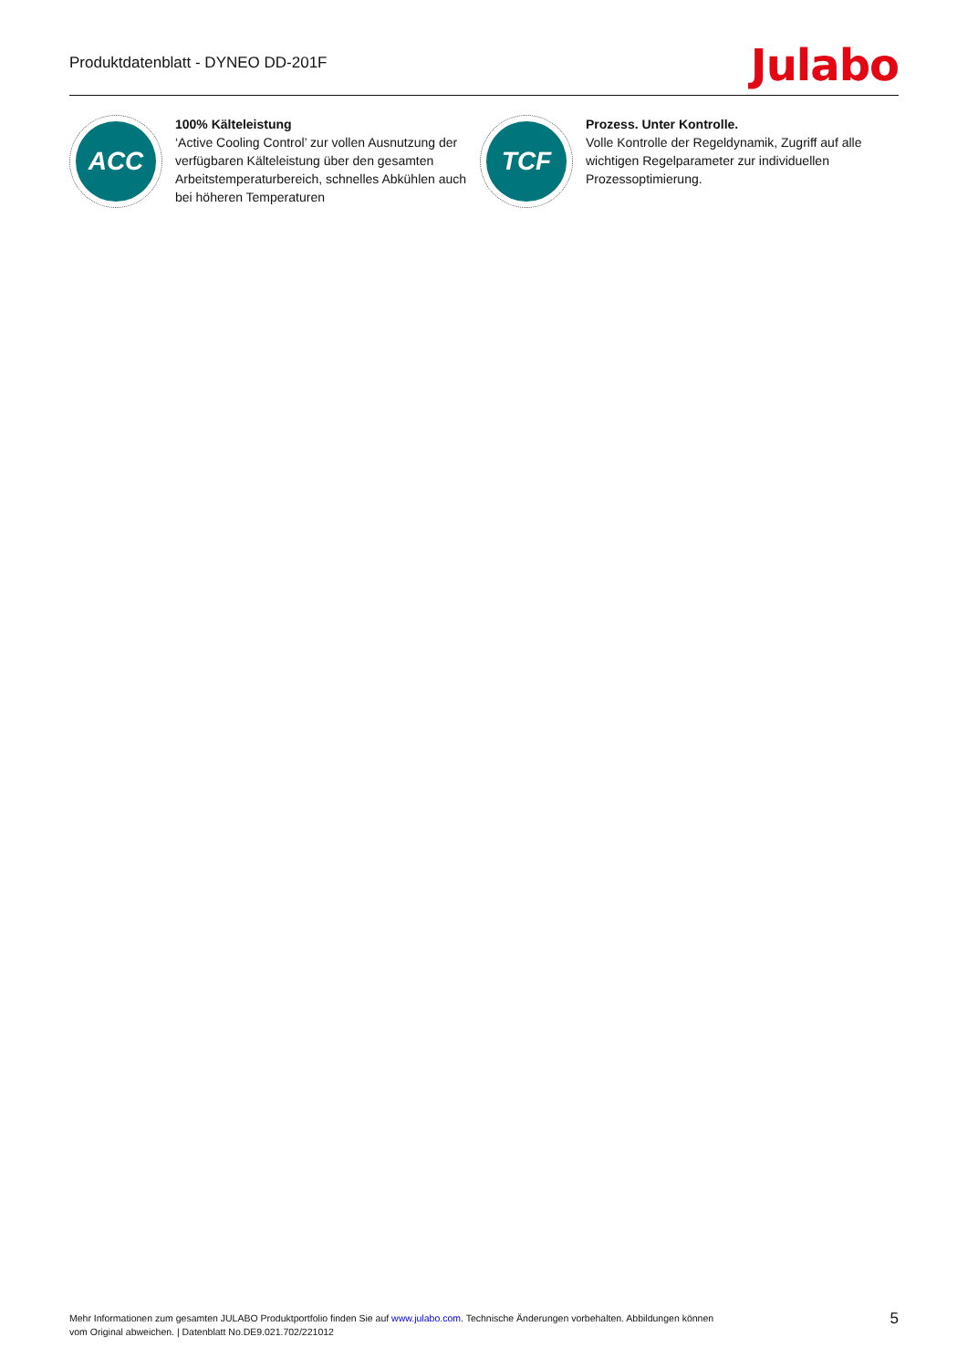Produktdatenblatt - DYNEO DD-201F
Julabo
ACC
100% Kälteleistung
‘Active Cooling Control’ zur vollen Ausnutzung der verfügbaren Kälteleistung über den gesamten Arbeitstemperaturbereich, schnelles Abkühlen auch bei höheren Temperaturen
TCF
Prozess. Unter Kontrolle.
Volle Kontrolle der Regeldynamik, Zugriff auf alle wichtigen Regelparameter zur individuellen Prozessoptimierung.
Mehr Informationen zum gesamten JULABO Produktportfolio finden Sie auf www.julabo.com. Technische Änderungen vorbehalten. Abbildungen können vom Original abweichen. | Datenblatt No.DE9.021.702/221012
5